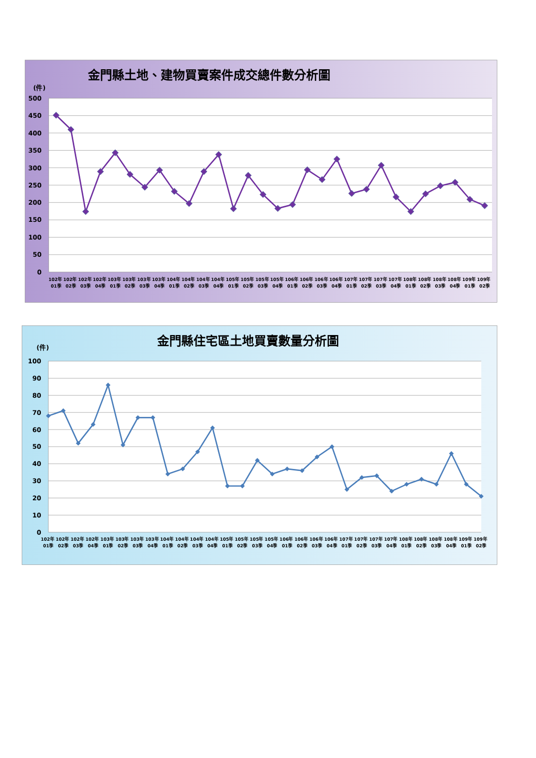金門縣土地、建物買賣案件成交總件數分析圖
(件)
500
450
400
350
300
250
200
150
100
50
0
102年 01季
102年 02季
102年 03季
102年 04季
103年 01季
103年 02季
103年 03季
103年 04季
104年 01季
104年 02季
104年 03季
104年 04季
105年 01季
105年 02季
105年 03季
105年 04季
106年 01季
106年 02季
106年 03季
106年 04季
107年 01季
107年 02季
107年 03季
107年 04季
108年 01季
108年 02季
108年 03季
108年 04季
109年 01季
109年 02季
金門縣住宅區土地買賣數量分析圖
(件)
100
90
80
70
60
50
40
30
20
10
0
102年 01季
102年 02季
102年 03季
102年 04季
103年 01季
103年 02季
103年 03季
103年 04季
104年 01季
104年 02季
104年 03季
104年 04季
105年 01季
105年 02季
105年 03季
105年 04季
106年 01季
106年 02季
106年 03季
106年 04季
107年 01季
107年 02季
107年 03季
107年 04季
108年 01季
108年 02季
108年 03季
108年 04季
109年 01季
109年 02季